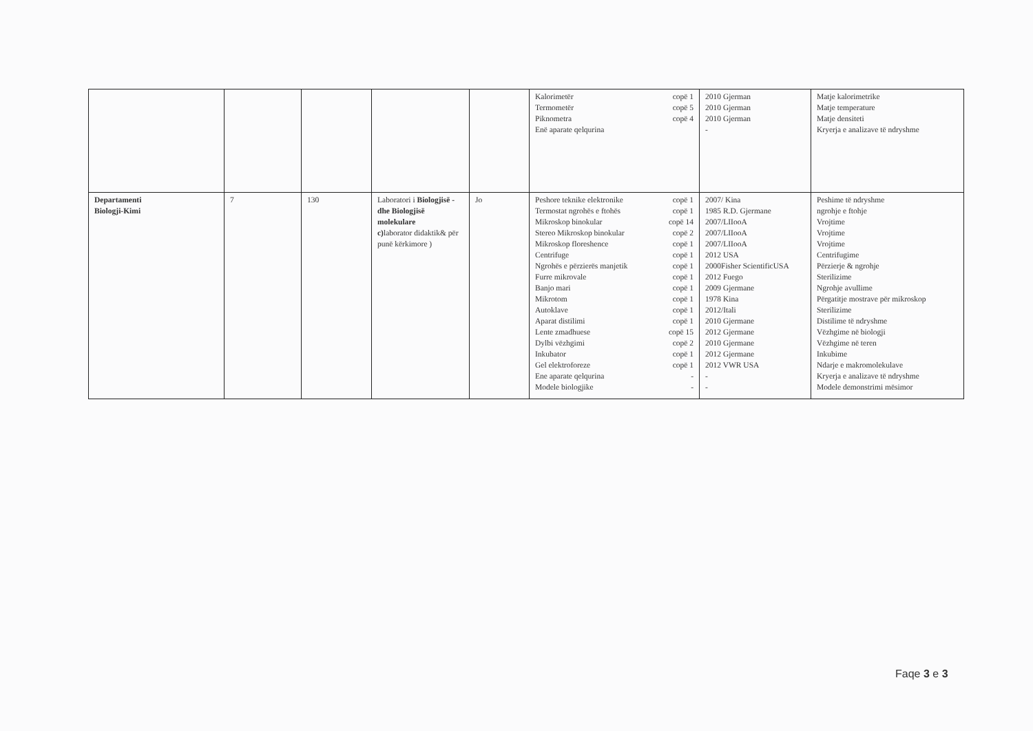| | | | | | Kalorimetër copë 1 Termometër copë 5 Piknometra copë 4 Enë aparate qelqurina | 2010 Gjerman 2010 Gjerman 2010 Gjerman - | Matje kalorimetrike Matje temperature Matje densiteti Kryerja e analizave të ndryshme |
| Departamenti Biologji-Kimi | 7 | 130 | Laboratori i Biologjisë - dhe Biologjisë molekulare c) laborator didaktik& për punë kërkimore ) | Jo | Peshore teknike elektronike copë 1 Termostat ngrohës e ftohës copë 1 Mikroskop binokular copë 14 Stereo Mikroskop binokular copë 2 Mikroskop floreshence copë 1 Centrifuge copë 1 Ngrohës e përzierës manjetik copë 1 Furre mikrovale copë 1 Banjo mari copë 1 Mikrotom copë 1 Autoklave copë 1 Aparat distilimi copë 1 Lente zmadhuese copë 15 Dylbi vëzhgimi copë 2 Inkubator copë 1 Gel elektroforeze copë 1 Ene aparate qelqurina - Modele biologjike - | 2007/ Kina 1985 R.D. Gjermane 2007/LIIooA 2007/LIIooA 2007/LIIooA 2012 USA 2000Fisher ScientificUSA 2012 Fuego 2009 Gjermane 1978 Kina 2012/Itali 2010 Gjermane 2012 Gjermane 2010 Gjermane 2012 Gjermane 2012 VWR USA - - | Peshime të ndryshme ngrohje e ftohje Vrojtime Vrojtime Vrojtime Centrifugime Përzierje & ngrohje Sterilizime Ngrohje avullime Përgatitje mostrave për mikroskop Sterilizime Distilime të ndryshme Vëzhgime në biologji Vëzhgime në teren Inkubime Ndarje e makromolekulave Kryerja e analizave të ndryshme Modele demonstrimi mësimor |
Faqe 3 e 3